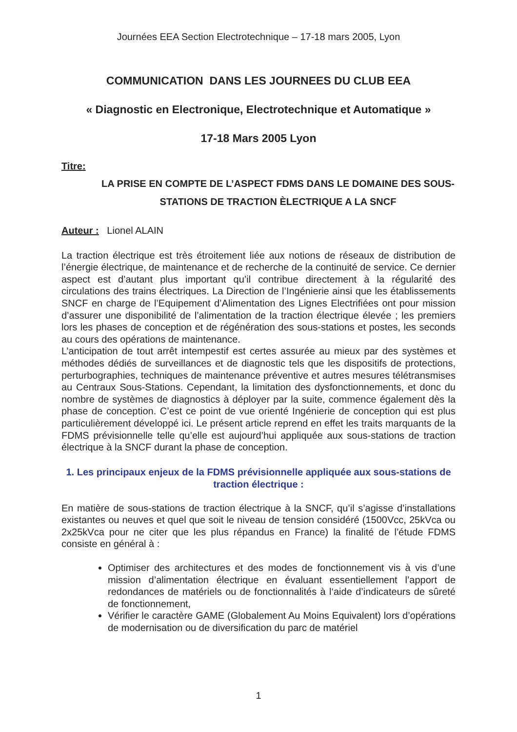Journées EEA Section Electrotechnique – 17-18 mars 2005, Lyon
COMMUNICATION DANS LES JOURNEES DU CLUB EEA
« Diagnostic en Electronique, Electrotechnique et Automatique »
17-18 Mars 2005 Lyon
Titre:
LA PRISE EN COMPTE DE L’ASPECT FDMS DANS LE DOMAINE DES SOUS-STATIONS DE TRACTION ÈLECTRIQUE A LA SNCF
Auteur : Lionel ALAIN
La traction électrique est très étroitement liée aux notions de réseaux de distribution de l’énergie électrique, de maintenance et de recherche de la continuité de service. Ce dernier aspect est d’autant plus important qu’il contribue directement à la régularité des circulations des trains électriques. La Direction de l’Ingénierie ainsi que les établissements SNCF en charge de l’Equipement d’Alimentation des Lignes Electrifiées ont pour mission d’assurer une disponibilité de l’alimentation de la traction électrique élevée ; les premiers lors les phases de conception et de régénération des sous-stations et postes, les seconds au cours des opérations de maintenance.
L’anticipation de tout arrêt intempestif est certes assurée au mieux par des systèmes et méthodes dédiés de surveillances et de diagnostic tels que les dispositifs de protections, perturbographies, techniques de maintenance préventive et autres mesures télétransmises au Centraux Sous-Stations. Cependant, la limitation des dysfonctionnements, et donc du nombre de systèmes de diagnostics à déployer par la suite, commence également dès la phase de conception. C’est ce point de vue orienté Ingénierie de conception qui est plus particulièrement développé ici. Le présent article reprend en effet les traits marquants de la FDMS prévisionnelle telle qu’elle est aujourd’hui appliquée aux sous-stations de traction électrique à la SNCF durant la phase de conception.
1. Les principaux enjeux de la FDMS prévisionnelle appliquée aux sous-stations de traction électrique :
En matière de sous-stations de traction électrique à la SNCF, qu’il s’agisse d’installations existantes ou neuves et quel que soit le niveau de tension considéré (1500Vcc, 25kVca ou 2x25kVca pour ne citer que les plus répandus en France) la finalité de l’étude FDMS consiste en général à :
Optimiser des architectures et des modes de fonctionnement vis à vis d’une mission d’alimentation électrique en évaluant essentiellement l’apport de redondances de matériels ou de fonctionnalités à l‘aide d’indicateurs de sûreté de fonctionnement,
Vérifier le caractère GAME (Globalement Au Moins Equivalent) lors d’opérations de modernisation ou de diversification du parc de matériel
1